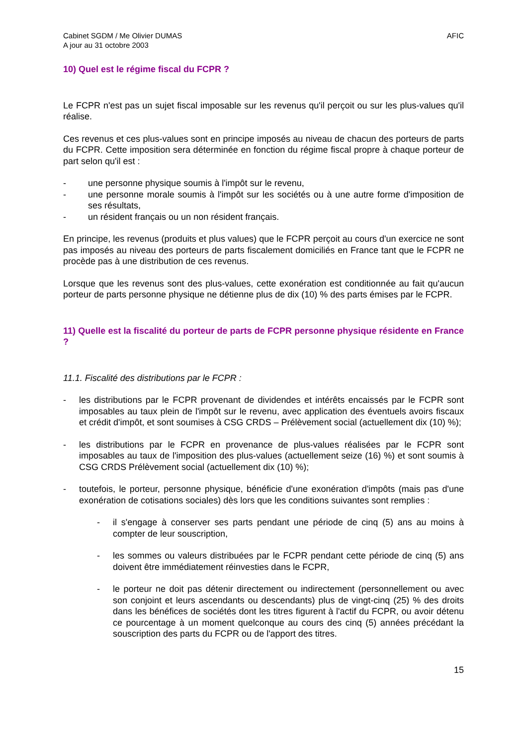Cabinet SGDM / Me Olivier DUMAS
A jour au 31 octobre 2003
AFIC
10) Quel est le régime fiscal du FCPR ?
Le FCPR n'est pas un sujet fiscal imposable sur les revenus qu'il perçoit ou sur les plus-values qu'il réalise.
Ces revenus et ces plus-values sont en principe imposés au niveau de chacun des porteurs de parts du FCPR. Cette imposition sera déterminée en fonction du régime fiscal propre à chaque porteur de part selon qu'il est :
- une personne physique soumis à l'impôt sur le revenu,
- une personne morale soumis à l'impôt sur les sociétés ou à une autre forme d'imposition de ses résultats,
- un résident français ou un non résident français.
En principe, les revenus (produits et plus values) que le FCPR perçoit au cours d'un exercice ne sont pas imposés au niveau des porteurs de parts fiscalement domiciliés en France tant que le FCPR ne procède pas à une distribution de ces revenus.
Lorsque que les revenus sont des plus-values, cette exonération est conditionnée au fait qu'aucun porteur de parts personne physique ne détienne plus de dix (10) % des parts émises par le FCPR.
11) Quelle est la fiscalité du porteur de parts de FCPR personne physique résidente en France ?
11.1. Fiscalité des distributions par le FCPR :
- les distributions par le FCPR provenant de dividendes et intérêts encaissés par le FCPR sont imposables au taux plein de l'impôt sur le revenu, avec application des éventuels avoirs fiscaux et crédit d'impôt, et sont soumises à CSG CRDS – Prélèvement social (actuellement dix (10) %);
- les distributions par le FCPR en provenance de plus-values réalisées par le FCPR sont imposables au taux de l'imposition des plus-values (actuellement seize (16) %) et sont soumis à CSG CRDS Prélèvement social (actuellement dix (10) %);
- toutefois, le porteur, personne physique, bénéficie d'une exonération d'impôts (mais pas d'une exonération de cotisations sociales) dès lors que les conditions suivantes sont remplies :
- il s'engage à conserver ses parts pendant une période de cinq (5) ans au moins à compter de leur souscription,
- les sommes ou valeurs distribuées par le FCPR pendant cette période de cinq (5) ans doivent être immédiatement réinvesties dans le FCPR,
- le porteur ne doit pas détenir directement ou indirectement (personnellement ou avec son conjoint et leurs ascendants ou descendants) plus de vingt-cinq (25) % des droits dans les bénéfices de sociétés dont les titres figurent à l'actif du FCPR, ou avoir détenu ce pourcentage à un moment quelconque au cours des cinq (5) années précédant la souscription des parts du FCPR ou de l'apport des titres.
15